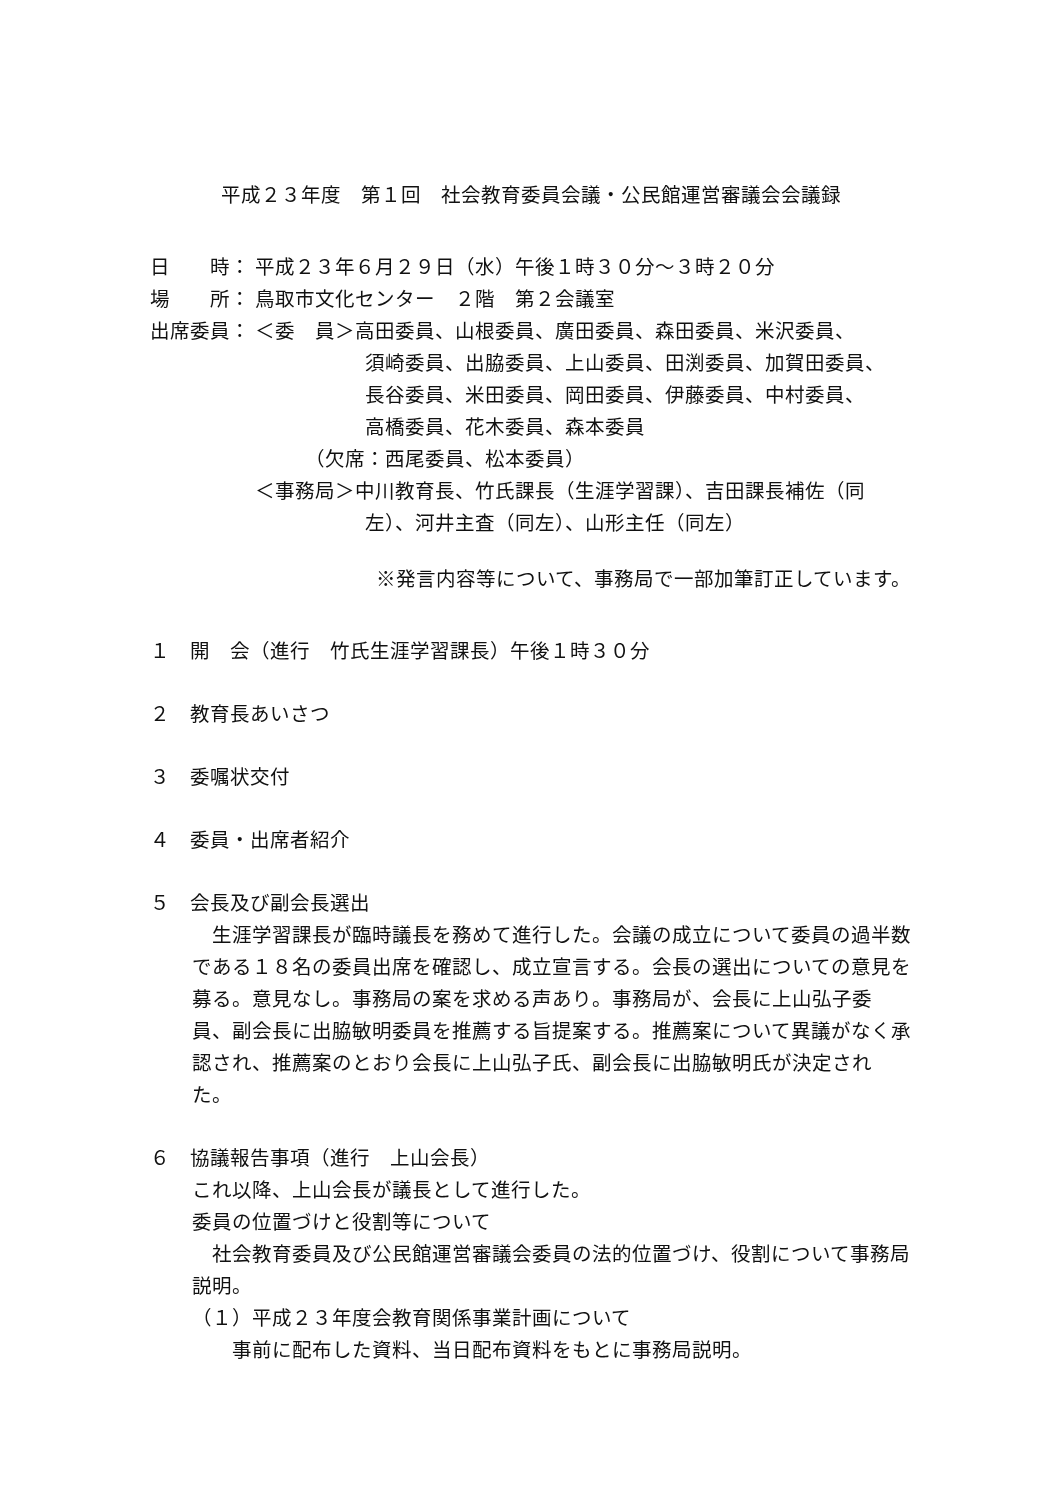平成２３年度　第１回　社会教育委員会議・公民館運営審議会会議録
日　　時： 平成２３年６月２９日（水）午後１時３０分～３時２０分
場　　所： 鳥取市文化センター　２階　第２会議室
出席委員： ＜委　員＞高田委員、山根委員、廣田委員、森田委員、米沢委員、
須崎委員、出脇委員、上山委員、田渕委員、加賀田委員、
長谷委員、米田委員、岡田委員、伊藤委員、中村委員、
高橋委員、花木委員、森本委員
（欠席：西尾委員、松本委員）
＜事務局＞中川教育長、竹氏課長（生涯学習課）、吉田課長補佐（同
左）、河井主査（同左）、山形主任（同左）
※発言内容等について、事務局で一部加筆訂正しています。
１　開　会（進行　竹氏生涯学習課長）午後１時３０分
２　教育長あいさつ
３　委嘱状交付
４　委員・出席者紹介
５　会長及び副会長選出
　生涯学習課長が臨時議長を務めて進行した。会議の成立について委員の過半数である１８名の委員出席を確認し、成立宣言する。会長の選出についての意見を募る。意見なし。事務局の案を求める声あり。事務局が、会長に上山弘子委員、副会長に出脇敏明委員を推薦する旨提案する。推薦案について異議がなく承認され、推薦案のとおり会長に上山弘子氏、副会長に出脇敏明氏が決定された。
６　協議報告事項（進行　上山会長）
これ以降、上山会長が議長として進行した。
委員の位置づけと役割等について
　社会教育委員及び公民館運営審議会委員の法的位置づけ、役割について事務局説明。
（１）平成２３年度会教育関係事業計画について
　　事前に配布した資料、当日配布資料をもとに事務局説明。